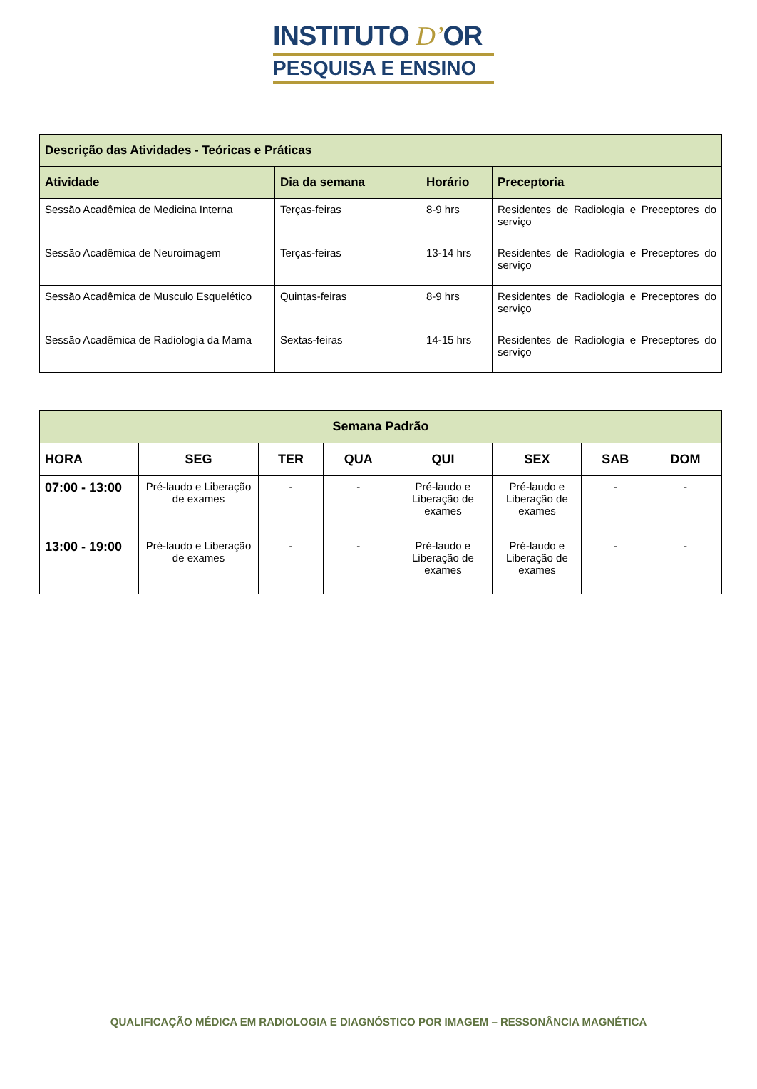INSTITUTO D’OR
PESQUISA E ENSINO
| Descrição das Atividades - Teóricas e Práticas | | | |
| --- | --- | --- | --- |
| Atividade | Dia da semana | Horário | Preceptoria |
| Sessão Acadêmica de Medicina Interna | Terças-feiras | 8-9 hrs | Residentes de Radiologia e Preceptores do serviço |
| Sessão Acadêmica de Neuroimagem | Terças-feiras | 13-14 hrs | Residentes de Radiologia e Preceptores do serviço |
| Sessão Acadêmica de Musculo Esquelético | Quintas-feiras | 8-9 hrs | Residentes de Radiologia e Preceptores do serviço |
| Sessão Acadêmica de Radiologia da Mama | Sextas-feiras | 14-15 hrs | Residentes de Radiologia e Preceptores do serviço |
| Semana Padrão | | | | | | | |
| --- | --- | --- | --- | --- | --- | --- | --- |
| HORA | SEG | TER | QUA | QUI | SEX | SAB | DOM |
| 07:00 - 13:00 | Pré-laudo e Liberação de exames | - | - | Pré-laudo e Liberação de exames | Pré-laudo e Liberação de exames | - | - |
| 13:00 - 19:00 | Pré-laudo e Liberação de exames | - | - | Pré-laudo e Liberação de exames | Pré-laudo e Liberação de exames | - | - |
QUALIFICAÇÃO MÉDICA EM RADIOLOGIA E DIAGNÓSTICO POR IMAGEM – RESSONÂNCIA MAGNÉTICA